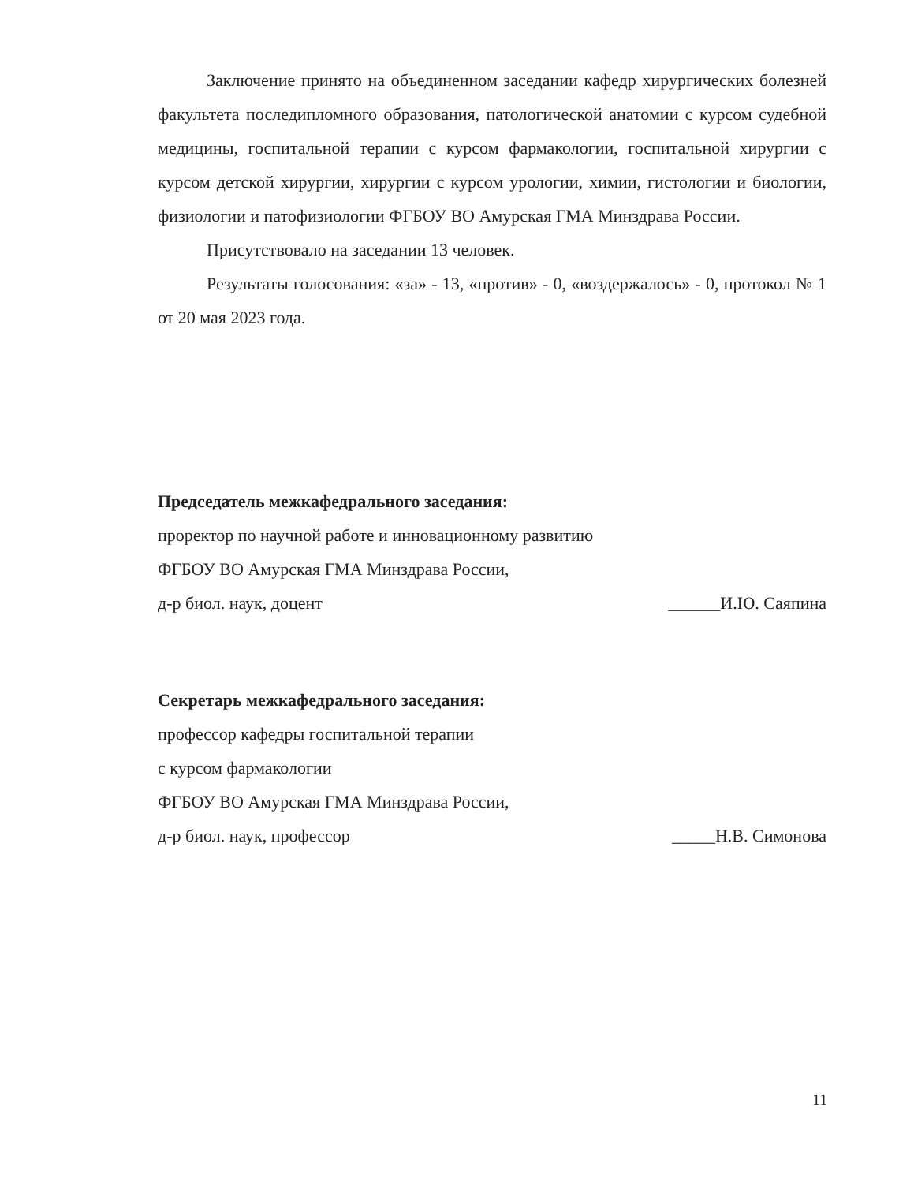Заключение принято на объединенном заседании кафедр хирургических болезней факультета последипломного образования, патологической анатомии с курсом судебной медицины, госпитальной терапии с курсом фармакологии, госпитальной хирургии с курсом детской хирургии, хирургии с курсом урологии, химии, гистологии и биологии, физиологии и патофизиологии ФГБОУ ВО Амурская ГМА Минздрава России.
Присутствовало на заседании 13 человек.
Результаты голосования: «за» - 13, «против» - 0, «воздержалось» - 0, протокол № 1 от 20 мая 2023 года.
Председатель межкафедрального заседания:
проректор по научной работе и инновационному развитию
ФГБОУ ВО Амурская ГМА Минздрава России,
д-р биол. наук, доцент ______И.Ю. Саяпина
Секретарь межкафедрального заседания:
профессор кафедры госпитальной терапии
с курсом фармакологии
ФГБОУ ВО Амурская ГМА Минздрава России,
д-р биол. наук, профессор _____Н.В. Симонова
11